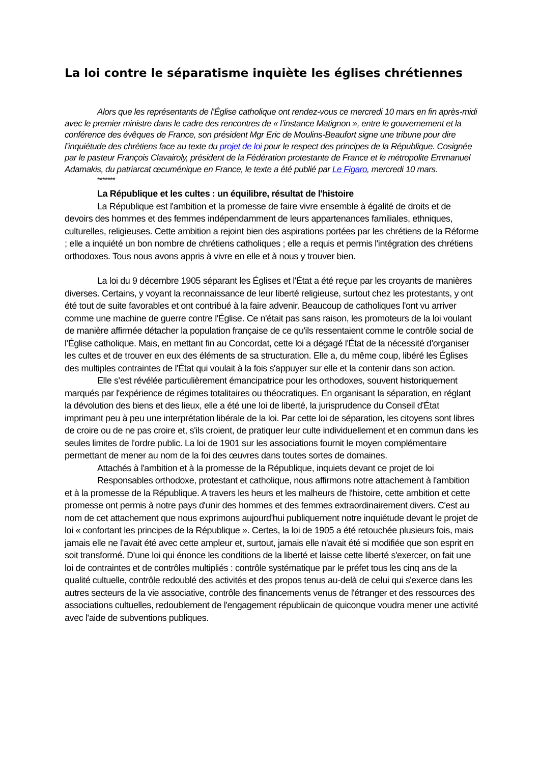La loi contre le séparatisme inquiète les églises chrétiennes
Alors que les représentants de l’Église catholique ont rendez-vous ce mercredi 10 mars en fin après-midi avec le premier ministre dans le cadre des rencontres de « l’instance Matignon », entre le gouvernement et la conférence des évêques de France, son président Mgr Eric de Moulins-Beaufort signe une tribune pour dire l’inquiétude des chrétiens face au texte du projet de loi pour le respect des principes de la République. Cosignée par le pasteur François Clavairoly, président de la Fédération protestante de France et le métropolite Emmanuel Adamakis, du patriarcat œcuménique en France, le texte a été publié par Le Figaro, mercredi 10 mars.
*******
La République et les cultes : un équilibre, résultat de l'histoire
La République est l'ambition et la promesse de faire vivre ensemble à égalité de droits et de devoirs des hommes et des femmes indépendamment de leurs appartenances familiales, ethniques, culturelles, religieuses. Cette ambition a rejoint bien des aspirations portées par les chrétiens de la Réforme ; elle a inquiété un bon nombre de chrétiens catholiques ; elle a requis et permis l'intégration des chrétiens orthodoxes. Tous nous avons appris à vivre en elle et à nous y trouver bien.
La loi du 9 décembre 1905 séparant les Églises et l'État a été reçue par les croyants de manières diverses. Certains, y voyant la reconnaissance de leur liberté religieuse, surtout chez les protestants, y ont été tout de suite favorables et ont contribué à la faire advenir. Beaucoup de catholiques l'ont vu arriver comme une machine de guerre contre l'Église. Ce n'était pas sans raison, les promoteurs de la loi voulant de manière affirmée détacher la population française de ce qu'ils ressentaient comme le contrôle social de l'Église catholique. Mais, en mettant fin au Concordat, cette loi a dégagé l'État de la nécessité d'organiser les cultes et de trouver en eux des éléments de sa structuration. Elle a, du même coup, libéré les Églises des multiples contraintes de l'État qui voulait à la fois s'appuyer sur elle et la contenir dans son action.
Elle s'est révélée particulièrement émancipatrice pour les orthodoxes, souvent historiquement marqués par l'expérience de régimes totalitaires ou théocratiques. En organisant la séparation, en réglant la dévolution des biens et des lieux, elle a été une loi de liberté, la jurisprudence du Conseil d'État imprimant peu à peu une interprétation libérale de la loi. Par cette loi de séparation, les citoyens sont libres de croire ou de ne pas croire et, s'ils croient, de pratiquer leur culte individuellement et en commun dans les seules limites de l'ordre public. La loi de 1901 sur les associations fournit le moyen complémentaire permettant de mener au nom de la foi des œuvres dans toutes sortes de domaines.
Attachés à l'ambition et à la promesse de la République, inquiets devant ce projet de loi
Responsables orthodoxe, protestant et catholique, nous affirmons notre attachement à l'ambition et à la promesse de la République. A travers les heurs et les malheurs de l'histoire, cette ambition et cette promesse ont permis à notre pays d'unir des hommes et des femmes extraordinairement divers. C'est au nom de cet attachement que nous exprimons aujourd'hui publiquement notre inquiétude devant le projet de loi « confortant les principes de la République ». Certes, la loi de 1905 a été retouchée plusieurs fois, mais jamais elle ne l'avait été avec cette ampleur et, surtout, jamais elle n'avait été si modifiée que son esprit en soit transformé. D'une loi qui énonce les conditions de la liberté et laisse cette liberté s'exercer, on fait une loi de contraintes et de contrôles multipliés : contrôle systématique par le préfet tous les cinq ans de la qualité cultuelle, contrôle redoublé des activités et des propos tenus au-delà de celui qui s'exerce dans les autres secteurs de la vie associative, contrôle des financements venus de l'étranger et des ressources des associations cultuelles, redoublement de l'engagement républicain de quiconque voudra mener une activité avec l'aide de subventions publiques.